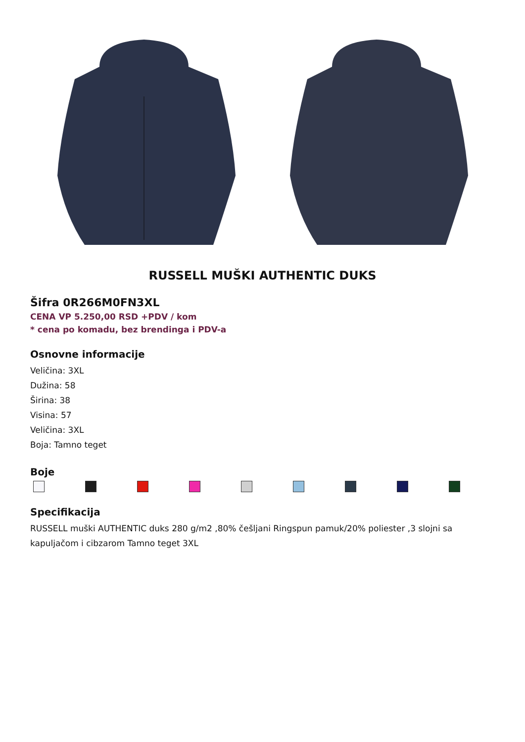RUSSELL MUŠKI AUTHENTIC DUKS
Šifra 0R266M0FN3XL
CENA VP 5.250,00 RSD +PDV / kom
* cena po komadu, bez brendinga i PDV-a
Osnovne informacije
Veličina: 3XL
Dužina: 58
Širina: 38
Visina: 57
Veličina: 3XL
Boja: Tamno teget
Boje
Specifikacija
RUSSELL muški AUTHENTIC duks 280 g/m2 ,80% češljani Ringspun pamuk/20% poliester ,3 slojni sa kapuljačom i cibzarom Tamno teget 3XL